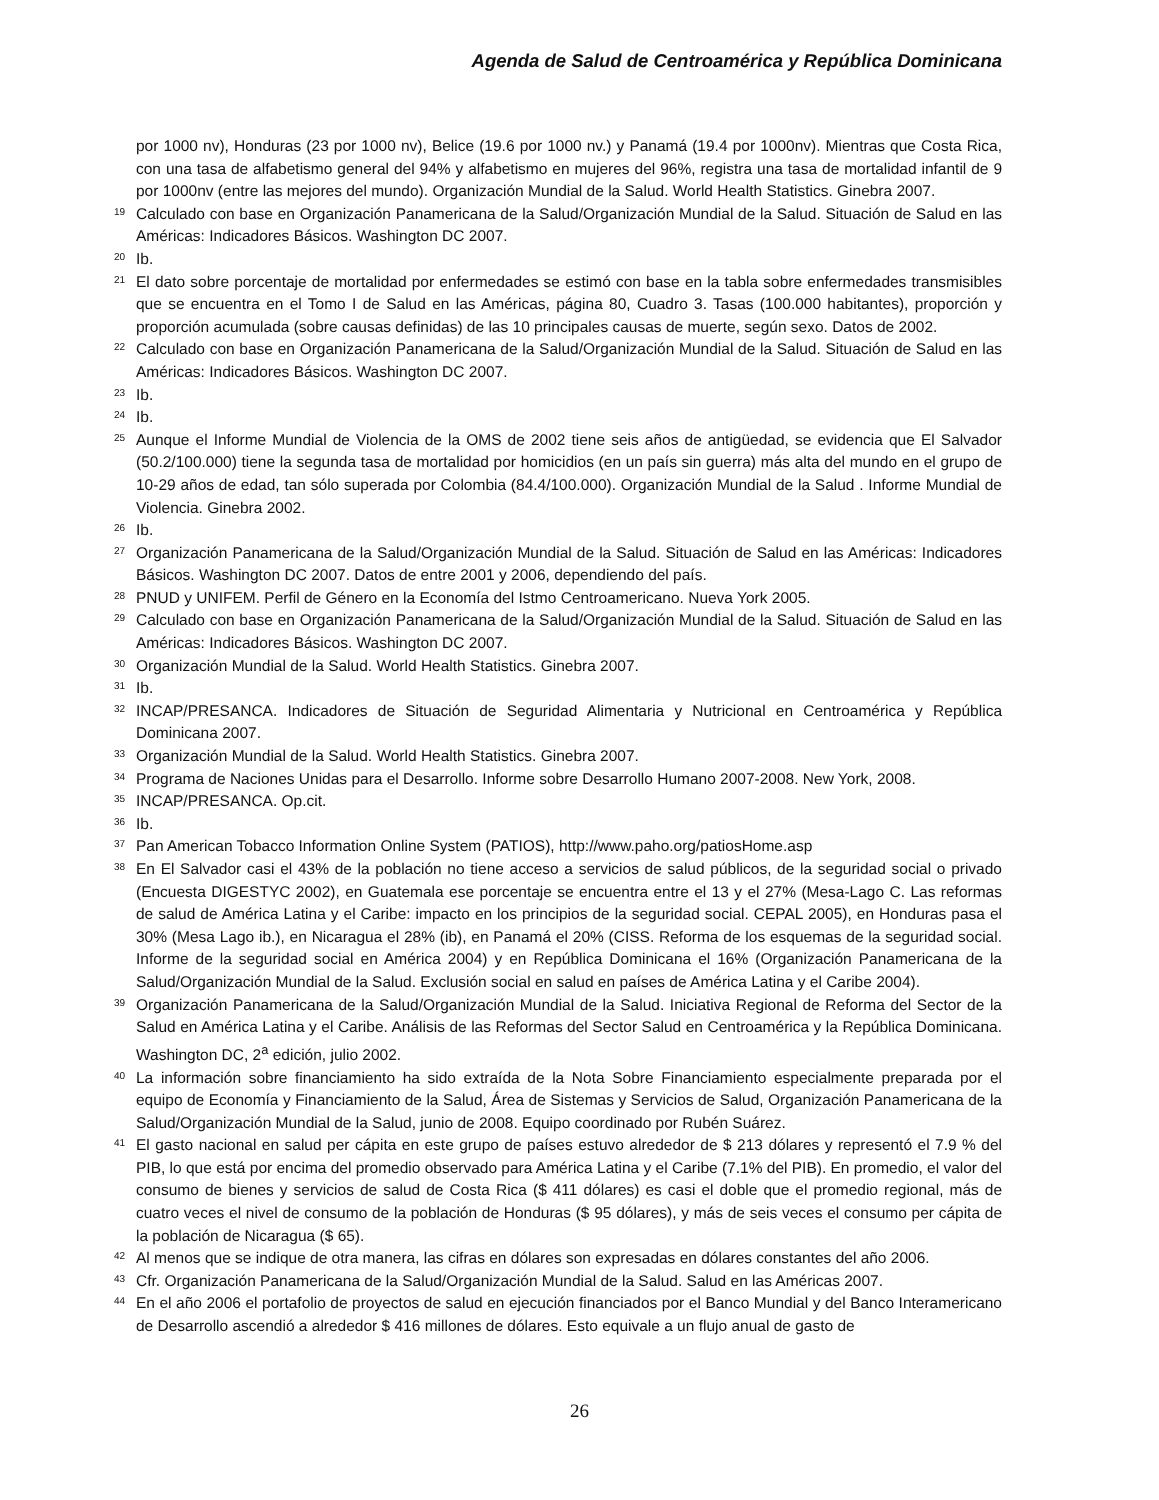Agenda de Salud de Centroamérica y República Dominicana
por 1000 nv), Honduras (23 por 1000 nv), Belice (19.6 por 1000 nv.) y Panamá (19.4 por 1000nv). Mientras que Costa Rica, con una tasa de alfabetismo general del 94% y alfabetismo en mujeres del 96%, registra una tasa de mortalidad infantil de 9 por 1000nv (entre las mejores del mundo). Organización Mundial de la Salud. World Health Statistics. Ginebra 2007.
19 Calculado con base en Organización Panamericana de la Salud/Organización Mundial de la Salud. Situación de Salud en las Américas: Indicadores Básicos. Washington DC 2007.
20 Ib.
21 El dato sobre porcentaje de mortalidad por enfermedades se estimó con base en la tabla sobre enfermedades transmisibles que se encuentra en el Tomo I de Salud en las Américas, página 80, Cuadro 3. Tasas (100.000 habitantes), proporción y proporción acumulada (sobre causas definidas) de las 10 principales causas de muerte, según sexo. Datos de 2002.
22 Calculado con base en Organización Panamericana de la Salud/Organización Mundial de la Salud. Situación de Salud en las Américas: Indicadores Básicos. Washington DC 2007.
23 Ib.
24 Ib.
25 Aunque el Informe Mundial de Violencia de la OMS de 2002 tiene seis años de antigüedad, se evidencia que El Salvador (50.2/100.000) tiene la segunda tasa de mortalidad por homicidios (en un país sin guerra) más alta del mundo en el grupo de 10-29 años de edad, tan sólo superada por Colombia (84.4/100.000). Organización Mundial de la Salud . Informe Mundial de Violencia. Ginebra 2002.
26 Ib.
27 Organización Panamericana de la Salud/Organización Mundial de la Salud. Situación de Salud en las Américas: Indicadores Básicos. Washington DC 2007. Datos de entre 2001 y 2006, dependiendo del país.
28 PNUD y UNIFEM. Perfil de Género en la Economía del Istmo Centroamericano. Nueva York 2005.
29 Calculado con base en Organización Panamericana de la Salud/Organización Mundial de la Salud. Situación de Salud en las Américas: Indicadores Básicos. Washington DC 2007.
30 Organización Mundial de la Salud. World Health Statistics. Ginebra 2007.
31 Ib.
32 INCAP/PRESANCA. Indicadores de Situación de Seguridad Alimentaria y Nutricional en Centroamérica y República Dominicana 2007.
33 Organización Mundial de la Salud. World Health Statistics. Ginebra 2007.
34 Programa de Naciones Unidas para el Desarrollo. Informe sobre Desarrollo Humano 2007-2008. New York, 2008.
35 INCAP/PRESANCA. Op.cit.
36 Ib.
37 Pan American Tobacco Information Online System (PATIOS), http://www.paho.org/patiosHome.asp
38 En El Salvador casi el 43% de la población no tiene acceso a servicios de salud públicos, de la seguridad social o privado (Encuesta DIGESTYC 2002), en Guatemala ese porcentaje se encuentra entre el 13 y el 27% (Mesa-Lago C. Las reformas de salud de América Latina y el Caribe: impacto en los principios de la seguridad social. CEPAL 2005), en Honduras pasa el 30% (Mesa Lago ib.), en Nicaragua el 28% (ib), en Panamá el 20% (CISS. Reforma de los esquemas de la seguridad social. Informe de la seguridad social en América 2004) y en República Dominicana el 16% (Organización Panamericana de la Salud/Organización Mundial de la Salud. Exclusión social en salud en países de América Latina y el Caribe 2004).
39 Organización Panamericana de la Salud/Organización Mundial de la Salud. Iniciativa Regional de Reforma del Sector de la Salud en América Latina y el Caribe. Análisis de las Reformas del Sector Salud en Centroamérica y la República Dominicana. Washington DC, 2<sup>a</sup> edición, julio 2002.
40 La información sobre financiamiento ha sido extraída de la Nota Sobre Financiamiento especialmente preparada por el equipo de Economía y Financiamiento de la Salud, Área de Sistemas y Servicios de Salud, Organización Panamericana de la Salud/Organización Mundial de la Salud, junio de 2008. Equipo coordinado por Rubén Suárez.
41 El gasto nacional en salud per cápita en este grupo de países estuvo alrededor de $ 213 dólares y representó el 7.9 % del PIB, lo que está por encima del promedio observado para América Latina y el Caribe (7.1% del PIB). En promedio, el valor del consumo de bienes y servicios de salud de Costa Rica ($ 411 dólares) es casi el doble que el promedio regional, más de cuatro veces el nivel de consumo de la población de Honduras ($ 95 dólares), y más de seis veces el consumo per cápita de la población de Nicaragua ($ 65).
42 Al menos que se indique de otra manera, las cifras en dólares son expresadas en dólares constantes del año 2006.
43 Cfr. Organización Panamericana de la Salud/Organización Mundial de la Salud. Salud en las Américas 2007.
44 En el año 2006 el portafolio de proyectos de salud en ejecución financiados por el Banco Mundial y del Banco Interamericano de Desarrollo ascendió a alrededor $ 416 millones de dólares. Esto equivale a un flujo anual de gasto de
26